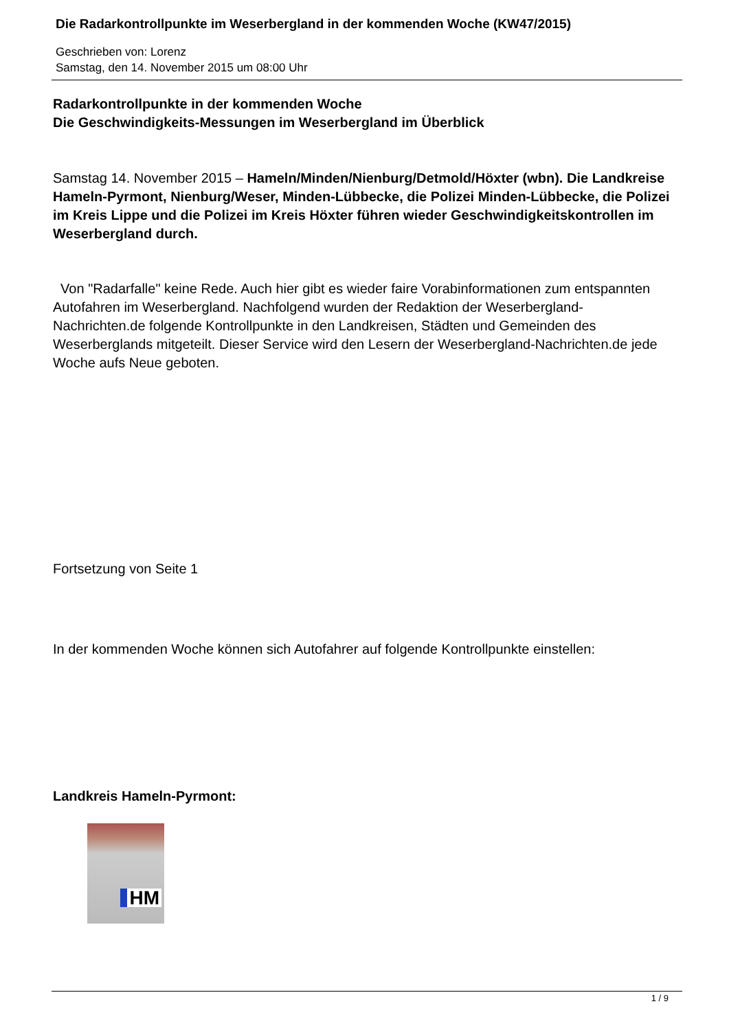Die Radarkontrollpunkte im Weserbergland in der kommenden Woche (KW47/2015)
Geschrieben von: Lorenz
Samstag, den 14. November 2015 um 08:00 Uhr
Radarkontrollpunkte in der kommenden Woche
Die Geschwindigkeits-Messungen im Weserbergland im Überblick
Samstag 14. November 2015 – Hameln/Minden/Nienburg/Detmold/Höxter (wbn). Die Landkreise Hameln-Pyrmont, Nienburg/Weser, Minden-Lübbecke, die Polizei Minden-Lübbecke, die Polizei im Kreis Lippe und die Polizei im Kreis Höxter führen wieder Geschwindigkeitskontrollen im Weserbergland durch.
Von "Radarfalle" keine Rede. Auch hier gibt es wieder faire Vorabinformationen zum entspannten Autofahren im Weserbergland. Nachfolgend wurden der Redaktion der Weserbergland-Nachrichten.de folgende Kontrollpunkte in den Landkreisen, Städten und Gemeinden des Weserberglands mitgeteilt. Dieser Service wird den Lesern der Weserbergland-Nachrichten.de jede Woche aufs Neue geboten.
Fortsetzung von Seite 1
In der kommenden Woche können sich Autofahrer auf folgende Kontrollpunkte einstellen:
Landkreis Hameln-Pyrmont:
HM
1 / 9